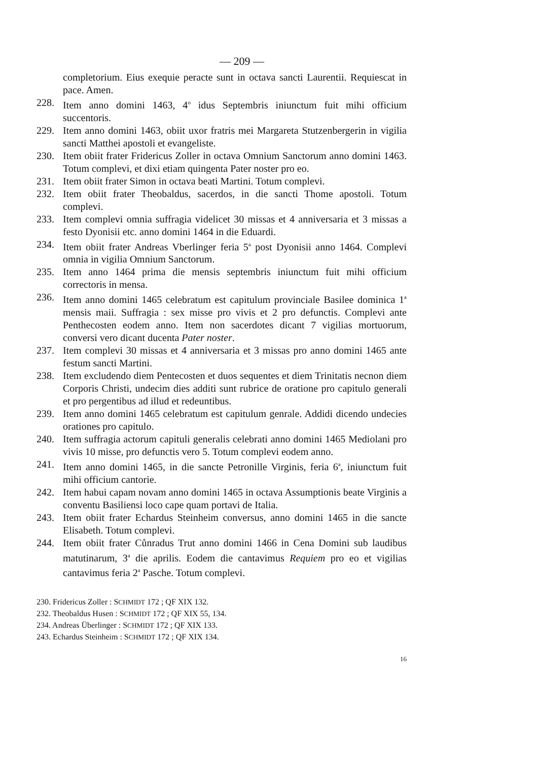— 209 —
completorium. Eius exequie peracte sunt in octava sancti Laurentii. Requiescat in pace. Amen.
228. Item anno domini 1463, 4<sup>o</sup> idus Septembris iniunctum fuit mihi officium succentoris.
229. Item anno domini 1463, obiit uxor fratris mei Margareta Stutzenbergerin in vigilia sancti Matthei apostoli et evangeliste.
230. Item obiit frater Fridericus Zoller in octava Omnium Sanctorum anno domini 1463. Totum complevi, et dixi etiam quingenta Pater noster pro eo.
231. Item obiit frater Simon in octava beati Martini. Totum complevi.
232. Item obiit frater Theobaldus, sacerdos, in die sancti Thome apostoli. Totum complevi.
233. Item complevi omnia suffragia videlicet 30 missas et 4 anniversaria et 3 missas a festo Dyonisii etc. anno domini 1464 in die Eduardi.
234. Item obiit frater Andreas Vberlinger feria 5<sup>a</sup> post Dyonisii anno 1464. Complevi omnia in vigilia Omnium Sanctorum.
235. Item anno 1464 prima die mensis septembris iniunctum fuit mihi officium correctoris in mensa.
236. Item anno domini 1465 celebratum est capitulum provinciale Basilee dominica 1<sup>a</sup> mensis maii. Suffragia : sex misse pro vivis et 2 pro defunctis. Complevi ante Penthecosten eodem anno. Item non sacerdotes dicant 7 vigilias mortuorum, conversi vero dicant ducenta Pater noster.
237. Item complevi 30 missas et 4 anniversaria et 3 missas pro anno domini 1465 ante festum sancti Martini.
238. Item excludendo diem Pentecosten et duos sequentes et diem Trinitatis necnon diem Corporis Christi, undecim dies additi sunt rubrice de oratione pro capitulo generali et pro pergentibus ad illud et redeuntibus.
239. Item anno domini 1465 celebratum est capitulum genrale. Addidi dicendo undecies orationes pro capitulo.
240. Item suffragia actorum capituli generalis celebrati anno domini 1465 Mediolani pro vivis 10 misse, pro defunctis vero 5. Totum complevi eodem anno.
241. Item anno domini 1465, in die sancte Petronille Virginis, feria 6<sup>a</sup>, iniunctum fuit mihi officium cantorie.
242. Item habui capam novam anno domini 1465 in octava Assumptionis beate Virginis a conventu Basiliensi loco cape quam portavi de Italia.
243. Item obiit frater Echardus Steinheim conversus, anno domini 1465 in die sancte Elisabeth. Totum complevi.
244. Item obiit frater Cůnradus Trut anno domini 1466 in Cena Domini sub laudibus matutinarum, 3<sup>a</sup> die aprilis. Eodem die cantavimus Requiem pro eo et vigilias cantavimus feria 2<sup>a</sup> Pasche. Totum complevi.
230. Fridericus Zoller : SCHMIDT 172 ; QF XIX 132.
232. Theobaldus Husen : SCHMIDT 172 ; QF XIX 55, 134.
234. Andreas Überlinger : SCHMIDT 172 ; QF XIX 133.
243. Echardus Steinheim : SCHMIDT 172 ; QF XIX 134.
16